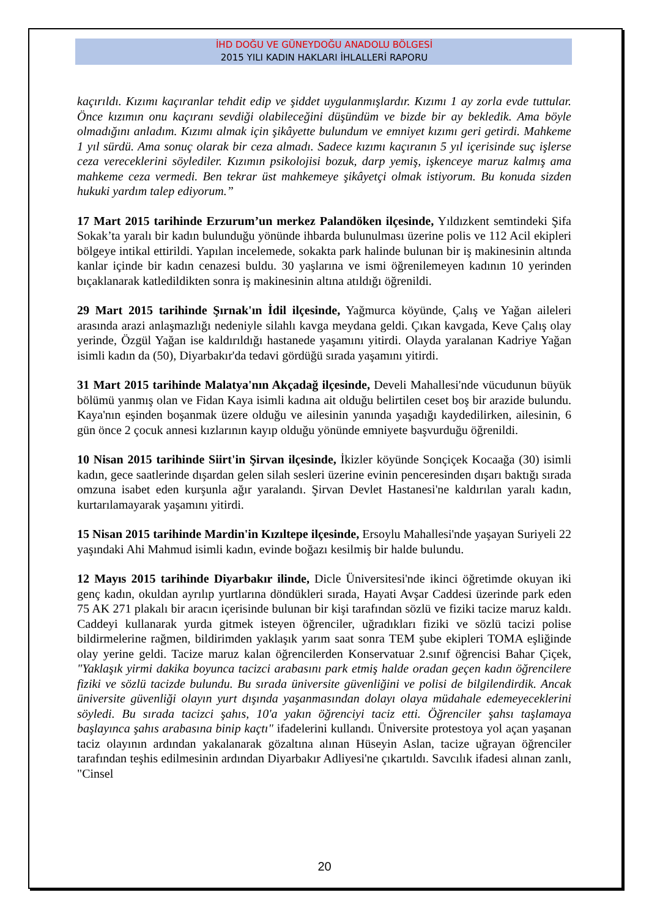İHD DOĞU VE GÜNEYDOĞU ANADOLU BÖLGESİ
2015 YILI KADIN HAKLARI İHLALLERİ RAPORU
kaçırıldı. Kızımı kaçıranlar tehdit edip ve şiddet uygulanmışlardır. Kızımı 1 ay zorla evde tuttular. Önce kızımın onu kaçıranı sevdiği olabileceğini düşündüm ve bizde bir ay bekledik. Ama böyle olmadığını anladım. Kızımı almak için şikâyette bulundum ve emniyet kızımı geri getirdi. Mahkeme 1 yıl sürdü. Ama sonuç olarak bir ceza almadı. Sadece kızımı kaçıranın 5 yıl içerisinde suç işlerse ceza vereceklerini söylediler. Kızımın psikolojisi bozuk, darp yemiş, işkenceye maruz kalmış ama mahkeme ceza vermedi. Ben tekrar üst mahkemeye şikâyetçi olmak istiyorum. Bu konuda sizden hukuki yardım talep ediyorum.”
17 Mart 2015 tarihinde Erzurum’un merkez Palandöken ilçesinde, Yıldızkent semtindeki Şifa Sokak’ta yaralı bir kadın bulunduğu yönünde ihbarda bulunulması üzerine polis ve 112 Acil ekipleri bölgeye intikal ettirildi. Yapılan incelemede, sokakta park halinde bulunan bir iş makinesinin altında kanlar içinde bir kadın cenazesi buldu. 30 yaşlarına ve ismi öğrenilemeyen kadının 10 yerinden bıçaklanarak katledildikten sonra iş makinesinin altına atıldığı öğrenildi.
29 Mart 2015 tarihinde Şırnak'ın İdil ilçesinde, Yağmurca köyünde, Çalış ve Yağan aileleri arasında arazi anlaşmazlığı nedeniyle silahlı kavga meydana geldi. Çıkan kavgada, Keve Çalış olay yerinde, Özgül Yağan ise kaldırıldığı hastanede yaşamını yitirdi. Olayda yaralanan Kadriye Yağan isimli kadın da (50), Diyarbakır'da tedavi gördüğü sırada yaşamını yitirdi.
31 Mart 2015 tarihinde Malatya'nın Akçadağ ilçesinde, Develi Mahallesi'nde vücudunun büyük bölümü yanmış olan ve Fidan Kaya isimli kadına ait olduğu belirtilen ceset boş bir arazide bulundu. Kaya'nın eşinden boşanmak üzere olduğu ve ailesinin yanında yaşadığı kaydedilirken, ailesinin, 6 gün önce 2 çocuk annesi kızlarının kayıp olduğu yönünde emniyete başvurduğu öğrenildi.
10 Nisan 2015 tarihinde Siirt'in Şirvan ilçesinde, İkizler köyünde Sonçiçek Kocaağa (30) isimli kadın, gece saatlerinde dışardan gelen silah sesleri üzerine evinin penceresinden dışarı baktığı sırada omzuna isabet eden kurşunla ağır yaralandı. Şirvan Devlet Hastanesi'ne kaldırılan yaralı kadın, kurtarılamayarak yaşamını yitirdi.
15 Nisan 2015 tarihinde Mardin'in Kızıltepe ilçesinde, Ersoylu Mahallesi'nde yaşayan Suriyeli 22 yaşındaki Ahi Mahmud isimli kadın, evinde boğazı kesilmiş bir halde bulundu.
12 Mayıs 2015 tarihinde Diyarbakır ilinde, Dicle Üniversitesi'nde ikinci öğretimde okuyan iki genç kadın, okuldan ayrılıp yurtlarına döndükleri sırada, Hayati Avşar Caddesi üzerinde park eden 75 AK 271 plakalı bir aracın içerisinde bulunan bir kişi tarafından sözlü ve fiziki tacize maruz kaldı. Caddeyi kullanarak yurda gitmek isteyen öğrenciler, uğradıkları fiziki ve sözlü tacizi polise bildirmelerine rağmen, bildirimden yaklaşık yarım saat sonra TEM şube ekipleri TOMA eşliğinde olay yerine geldi. Tacize maruz kalan öğrencilerden Konservatuar 2.sınıf öğrencisi Bahar Çiçek, "Yaklaşık yirmi dakika boyunca tacizci arabasını park etmiş halde oradan geçen kadın öğrencilere fiziki ve sözlü tacizde bulundu. Bu sırada üniversite güvenliğini ve polisi de bilgilendirdik. Ancak üniversite güvenliği olayın yurt dışında yaşanmasından dolayı olaya müdahale edemeyeceklerini söyledi. Bu sırada tacizci şahıs, 10'a yakın öğrenciyi taciz etti. Öğrenciler şahsı taşlamaya başlayınca şahıs arabasına binip kaçtı" ifadelerini kullandı. Üniversite protestoya yol açan yaşanan taciz olayının ardından yakalanarak gözaltına alınan Hüseyin Aslan, tacize uğrayan öğrenciler tarafından teşhis edilmesinin ardından Diyarbakır Adliyesi'ne çıkartıldı. Savcılık ifadesi alınan zanlı, "Cinsel
20